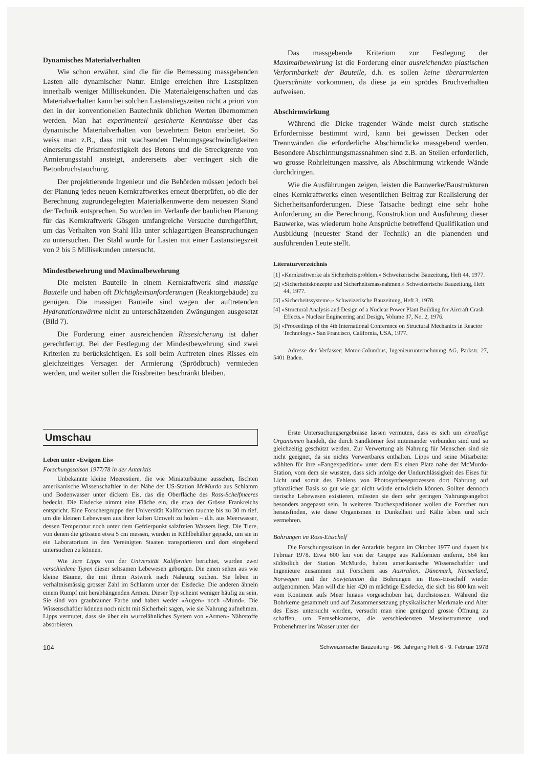Dynamisches Materialverhalten
Wie schon erwähnt, sind die für die Bemessung massgebenden Lasten alle dynamischer Natur. Einige erreichen ihre Lastspitzen innerhalb weniger Millisekunden. Die Materialeigenschaften und das Materialverhalten kann bei solchen Lastanstiegszeiten nicht a priori von den in der konventionellen Bautechnik üblichen Werten übernommen werden. Man hat experimentell gesicherte Kenntnisse über das dynamische Materialverhalten von bewehrtem Beton erarbeitet. So weiss man z.B., dass mit wachsenden Dehnungsgeschwindigkeiten einerseits die Prismenfestigkeit des Betons und die Streckgrenze von Armierungsstahl ansteigt, andererseits aber verringert sich die Betonbruchstauchung.
Der projektierende Ingenieur und die Behörden müssen jedoch bei der Planung jedes neuen Kernkraftwerkes erneut überprüfen, ob die der Berechnung zugrundegelegten Materialkennwerte dem neuesten Stand der Technik entsprechen. So wurden im Verlaufe der baulichen Planung für das Kernkraftwerk Gösgen umfangreiche Versuche durchgeführt, um das Verhalten von Stahl IIIa unter schlagartigen Beanspruchungen zu untersuchen. Der Stahl wurde für Lasten mit einer Lastanstiegszeit von 2 bis 5 Millisekunden untersucht.
Mindestbewehrung und Maximalbewehrung
Die meisten Bauteile in einem Kernkraftwerk sind massige Bauteile und haben oft Dichtigkeitsanforderungen (Reaktorgebäude) zu genügen. Die massigen Bauteile sind wegen der auftretenden Hydratationswärme nicht zu unterschätzenden Zwängungen ausgesetzt (Bild 7).
Die Forderung einer ausreichenden Rissesicherung ist daher gerechtfertigt. Bei der Festlegung der Mindestbewehrung sind zwei Kriterien zu berücksichtigen. Es soll beim Auftreten eines Risses ein gleichzeitiges Versagen der Armierung (Sprödbruch) vermieden werden, und weiter sollen die Rissbreiten beschränkt bleiben.
Das massgebende Kriterium zur Festlegung der Maximalbewehrung ist die Forderung einer ausreichenden plastischen Verformbarkeit der Bauteile, d.h. es sollen keine überarmierten Querschnitte vorkommen, da diese ja ein sprödes Bruchverhalten aufweisen.
Abschirmwirkung
Während die Dicke tragender Wände meist durch statische Erfordernisse bestimmt wird, kann bei gewissen Decken oder Trennwänden die erforderliche Abschirmdicke massgebend werden. Besondere Abschirmungsmassnahmen sind z.B. an Stellen erforderlich, wo grosse Rohrleitungen massive, als Abschirmung wirkende Wände durchdringen.
Wie die Ausführungen zeigen, leisten die Bauwerke/Baustrukturen eines Kernkraftwerks einen wesentlichen Beitrag zur Realisierung der Sicherheitsanforderungen. Diese Tatsache bedingt eine sehr hohe Anforderung an die Berechnung, Konstruktion und Ausführung dieser Bauwerke, was wiederum hohe Ansprüche betreffend Qualifikation und Ausbildung (neuester Stand der Technik) an die planenden und ausführenden Leute stellt.
Literaturverzeichnis
[1] «Kernkraftwerke als Sicherheitsproblem.» Schweizerische Bauzeitung, Heft 44, 1977.
[2] «Sicherheitskonzepte und Sicherheitsmassnahmen.» Schweizerische Bauzeitung, Heft 44, 1977.
[3] «Sicherheitssysteme.» Schweizerische Bauzeitung, Heft 3, 1978.
[4] «Structural Analysis and Design of a Nuclear Power Plant Building for Aircraft Crash Effects.» Nuclear Engineering and Design, Volume 37, No. 2, 1976.
[5] «Proceedings of the 4th International Conference on Structural Mechanics in Reactor Technology.» San Francisco, California, USA, 1977.
Adresse der Verfasser: Motor-Columbus, Ingenieurunternehmung AG, Parkstr. 27, 5401 Baden.
Umschau
Leben unter «Ewigem Eis»
Forschungssaison 1977/78 in der Antarktis
Unbekannte kleine Meerestiere, die wie Miniaturbäume aussehen, fischten amerikanische Wissenschaftler in der Nähe der US-Station McMurdo aus Schlamm und Bodenwasser unter dickem Eis, das die Oberfläche des Ross-Schelfmeeres bedeckt. Die Eisdecke nimmt eine Fläche ein, die etwa der Grösse Frankreichs entspricht. Eine Forschergruppe der Universität Kalifornien tauchte bis zu 30 m tief, um die kleinen Lebewesen aus ihrer kalten Umwelt zu holen – d.h. aus Meerwasser, dessen Temperatur noch unter dem Gefrierpunkt salzfreien Wassers liegt. Die Tiere, von denen die grössten etwa 5 cm messen, wurden in Kühlbehälter gepackt, um sie in ein Laboratorium in den Vereinigten Staaten transportieren und dort eingehend untersuchen zu können.
Wie Jere Lipps von der Universität Kalifornien berichtet, wurden zwei verschiedene Typen dieser seltsamen Lebewesen geborgen. Die einen sehen aus wie kleine Bäume, die mit ihrem Astwerk nach Nahrung suchen. Sie leben in verhältnismässig grosser Zahl im Schlamm unter der Eisdecke. Die anderen ähneln einem Rumpf mit herabhängenden Armen. Dieser Typ scheint weniger häufig zu sein. Sie sind von graubrauner Farbe und haben weder «Augen» noch «Mund». Die Wissenschaftler können noch nicht mit Sicherheit sagen, wie sie Nahrung aufnehmen. Lipps vermutet, dass sie über ein wurzelähnliches System von «Armen» Nährstoffe absorbieren.
Erste Untersuchungsergebnisse lassen vermuten, dass es sich um einzellige Organismen handelt, die durch Sandkörner fest miteinander verbunden sind und so gleichzeitig geschützt werden. Zur Verwertung als Nahrung für Menschen sind sie nicht geeignet, da sie nichts Verwertbares enthalten. Lipps und seine Mitarbeiter wählten für ihre «Fangexpedition» unter dem Eis einen Platz nahe der McMurdo-Station, vom dem sie wussten, dass sich infolge der Undurchlässigkeit des Eises für Licht und somit des Fehlens von Photosyntheseprozessen dort Nahrung auf pflanzlicher Basis so gut wie gar nicht würde entwickeln können. Sollten dennoch tierische Lebewesen existieren, müssten sie dem sehr geringen Nahrungsangebot besonders angepasst sein. In weiteren Tauchexpeditionen wollen die Forscher nun herausfinden, wie diese Organismen in Dunkelheit und Kälte leben und sich vermehren.
Bohrungen im Ross-Eisschelf
Die Forschungssaison in der Antarktis begann im Oktober 1977 und dauert bis Februar 1978. Etwa 600 km von der Gruppe aus Kalifornien entfernt, 664 km südöstlich der Station McMurdo, haben amerikanische Wissenschaftler und Ingenieure zusammen mit Forschern aus Australien, Dänemark, Neuseeland, Norwegen und der Sowjetunion die Bohrungen im Ross-Eisschelf wieder aufgenommen. Man will die hier 420 m mächtige Eisdecke, die sich bis 800 km weit vom Kontinent aufs Meer hinaus vorgeschoben hat, durchstossen. Während die Bohrkerne gesammelt und auf Zusammensetzung physikalischer Merkmale und Alter des Eises untersucht werden, versucht man eine genügend grosse Öffnung zu schaffen, um Fernsehkameras, die verschiedensten Messinstrumente und Probenehmer ins Wasser unter der
104 Schweizerische Bauzeitung · 96. Jahrgang Heft 6 · 9. Februar 1978